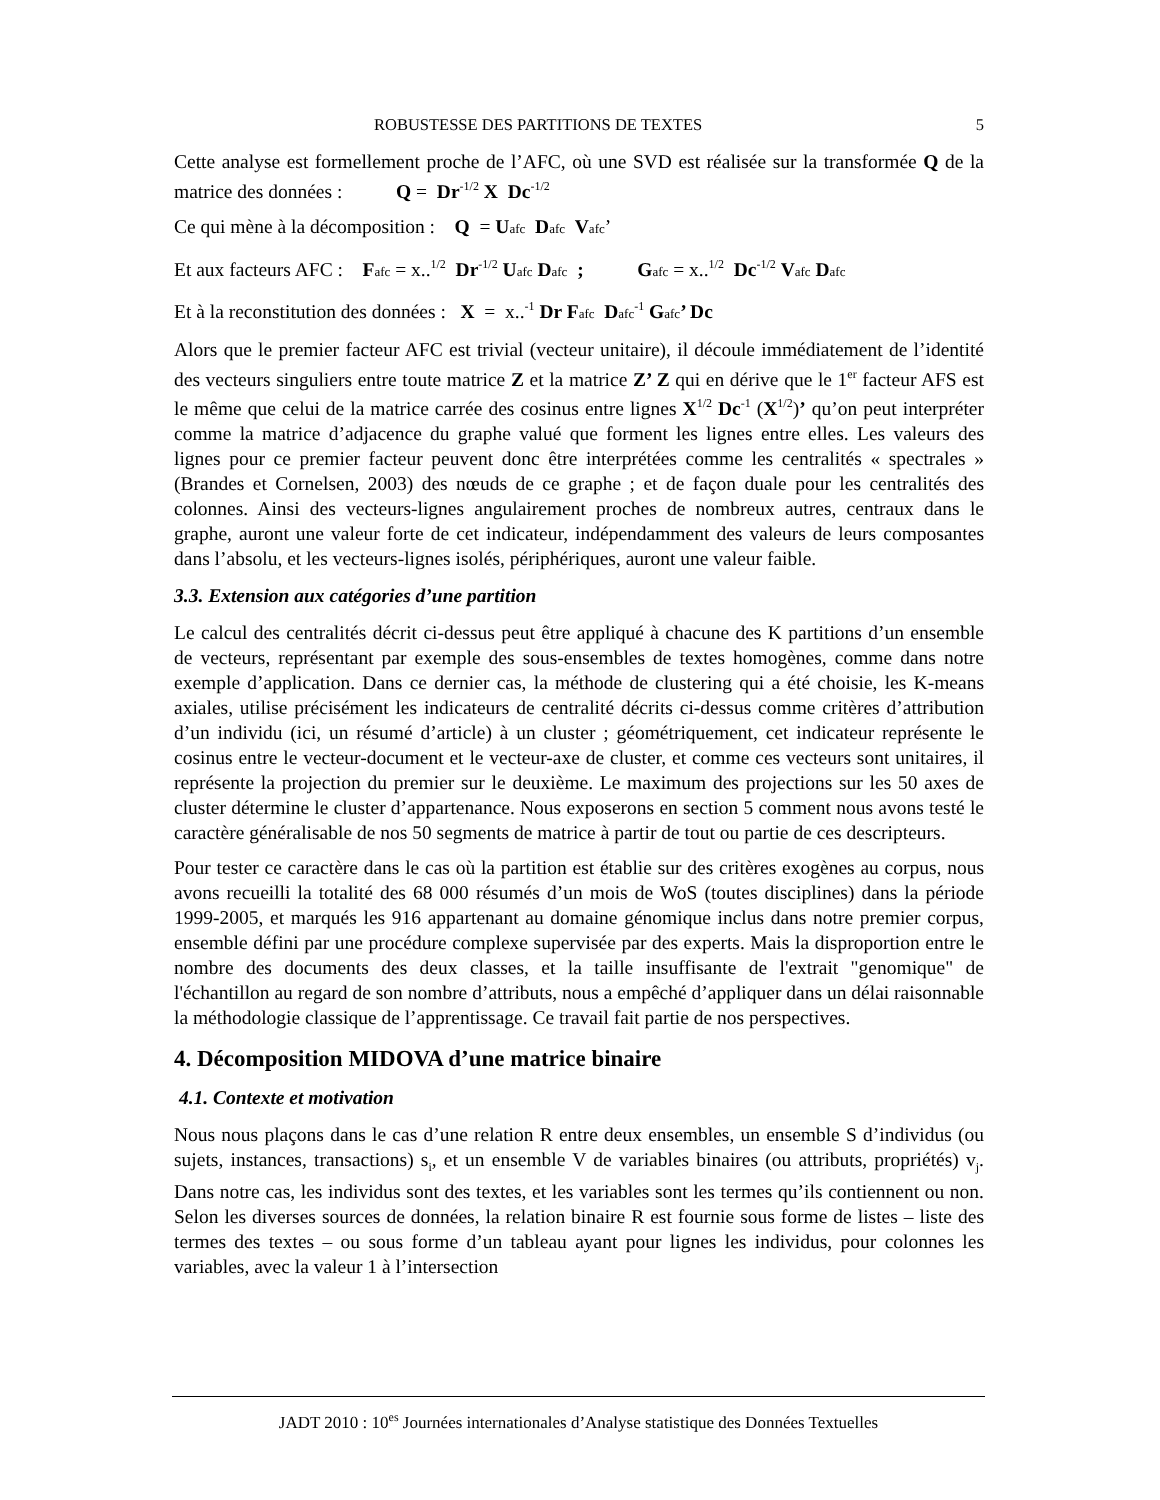ROBUSTESSE DES PARTITIONS DE TEXTES 5
Cette analyse est formellement proche de l’AFC, où une SVD est réalisée sur la transformée Q de la matrice des données : Q = Dr<sup>-1/2</sup> X Dc<sup>-1/2</sup>
Ce qui mène à la décomposition : Q = Uafc Dafc Vafc’
Et aux facteurs AFC : Fafc = x..<sup>1/2</sup> Dr<sup>-1/2</sup> Uafc Dafc ; Gafc = x..<sup>1/2</sup> Dc<sup>-1/2</sup> Vafc Dafc
Et à la reconstitution des données : X = x..<sup>-1</sup> Dr F afc Dafc<sup>-1</sup> Gafc’ Dc
Alors que le premier facteur AFC est trivial (vecteur unitaire), il découle immédiatement de l’identité des vecteurs singuliers entre toute matrice Z et la matrice Z’ Z qui en dérive que le 1<sup>er</sup> facteur AFS est le même que celui de la matrice carrée des cosinus entre lignes X<sup>1/2</sup> Dc<sup>-1</sup> (X<sup>1/2</sup>)’ qu’on peut interpréter comme la matrice d’adjacence du graphe valué que forment les lignes entre elles. Les valeurs des lignes pour ce premier facteur peuvent donc être interprétées comme les centralités « spectrales » (Brandes et Cornelsen, 2003) des nœuds de ce graphe ; et de façon duale pour les centralités des colonnes. Ainsi des vecteurs-lignes angulairement proches de nombreux autres, centraux dans le graphe, auront une valeur forte de cet indicateur, indépendamment des valeurs de leurs composantes dans l’absolu, et les vecteurs-lignes isolés, périphériques, auront une valeur faible.
3.3. Extension aux catégories d’une partition
Le calcul des centralités décrit ci-dessus peut être appliqué à chacune des K partitions d’un ensemble de vecteurs, représentant par exemple des sous-ensembles de textes homogènes, comme dans notre exemple d’application. Dans ce dernier cas, la méthode de clustering qui a été choisie, les K-means axiales, utilise précisément les indicateurs de centralité décrits ci-dessus comme critères d’attribution d’un individu (ici, un résumé d’article) à un cluster ; géométriquement, cet indicateur représente le cosinus entre le vecteur-document et le vecteur-axe de cluster, et comme ces vecteurs sont unitaires, il représente la projection du premier sur le deuxième. Le maximum des projections sur les 50 axes de cluster détermine le cluster d’appartenance. Nous exposerons en section 5 comment nous avons testé le caractère généralisable de nos 50 segments de matrice à partir de tout ou partie de ces descripteurs.
Pour tester ce caractère dans le cas où la partition est établie sur des critères exogènes au corpus, nous avons recueilli la totalité des 68 000 résumés d’un mois de WoS (toutes disciplines) dans la période 1999-2005, et marqués les 916 appartenant au domaine génomique inclus dans notre premier corpus, ensemble défini par une procédure complexe supervisée par des experts. Mais la disproportion entre le nombre des documents des deux classes, et la taille insuffisante de l'extrait "genomique" de l'échantillon au regard de son nombre d’attributs, nous a empêché d’appliquer dans un délai raisonnable la méthodologie classique de l’apprentissage. Ce travail fait partie de nos perspectives.
4. Décomposition MIDOVA d’une matrice binaire
4.1. Contexte et motivation
Nous nous plaçons dans le cas d’une relation R entre deux ensembles, un ensemble S d’individus (ou sujets, instances, transactions) s<sub>i</sub>, et un ensemble V de variables binaires (ou attributs, propriétés) v<sub>j</sub>. Dans notre cas, les individus sont des textes, et les variables sont les termes qu’ils contiennent ou non. Selon les diverses sources de données, la relation binaire R est fournie sous forme de listes – liste des termes des textes – ou sous forme d’un tableau ayant pour lignes les individus, pour colonnes les variables, avec la valeur 1 à l’intersection
JADT 2010 : 10<sup>es</sup> Journées internationales d’Analyse statistique des Données Textuelles